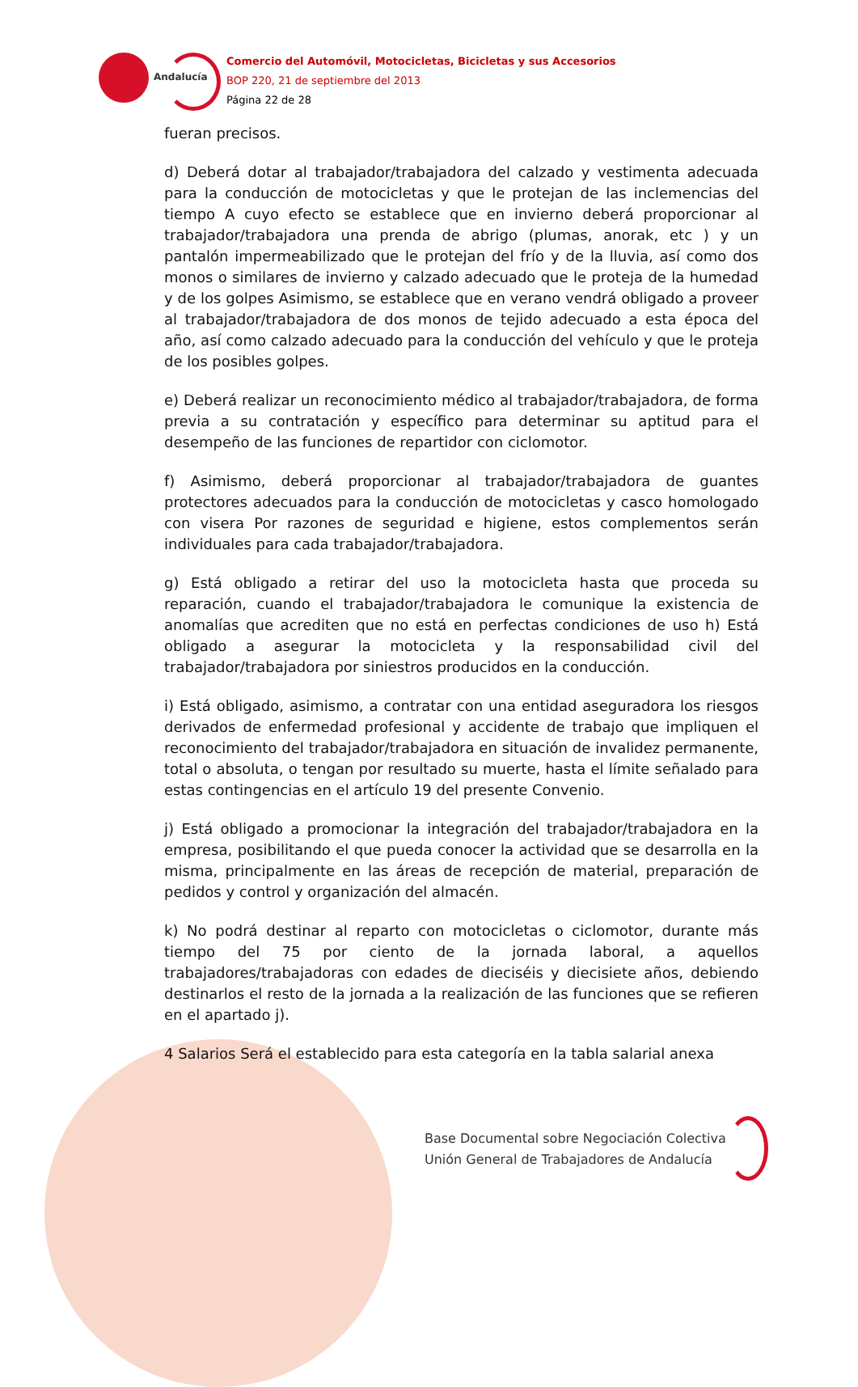Andalucía
Comercio del Automóvil, Motocicletas, Bicicletas y sus Accesorios
BOP 220, 21 de septiembre del 2013
Página 22 de 28
fueran precisos.
d) Deberá dotar al trabajador/trabajadora del calzado y vestimenta adecuada para la conducción de motocicletas y que le protejan de las inclemencias del tiempo A cuyo efecto se establece que en invierno deberá proporcionar al trabajador/trabajadora una prenda de abrigo (plumas, anorak, etc ) y un pantalón impermeabilizado que le protejan del frío y de la lluvia, así como dos monos o similares de invierno y calzado adecuado que le proteja de la humedad y de los golpes Asimismo, se establece que en verano vendrá obligado a proveer al trabajador/trabajadora de dos monos de tejido adecuado a esta época del año, así como calzado adecuado para la conducción del vehículo y que le proteja de los posibles golpes.
e) Deberá realizar un reconocimiento médico al trabajador/trabajadora, de forma previa a su contratación y específico para determinar su aptitud para el desempeño de las funciones de repartidor con ciclomotor.
f) Asimismo, deberá proporcionar al trabajador/trabajadora de guantes protectores adecuados para la conducción de motocicletas y casco homologado con visera Por razones de seguridad e higiene, estos complementos serán individuales para cada trabajador/trabajadora.
g) Está obligado a retirar del uso la motocicleta hasta que proceda su reparación, cuando el trabajador/trabajadora le comunique la existencia de anomalías que acrediten que no está en perfectas condiciones de uso h) Está obligado a asegurar la motocicleta y la responsabilidad civil del trabajador/trabajadora por siniestros producidos en la conducción.
i) Está obligado, asimismo, a contratar con una entidad aseguradora los riesgos derivados de enfermedad profesional y accidente de trabajo que impliquen el reconocimiento del trabajador/trabajadora en situación de invalidez permanente, total o absoluta, o tengan por resultado su muerte, hasta el límite señalado para estas contingencias en el artículo 19 del presente Convenio.
j) Está obligado a promocionar la integración del trabajador/trabajadora en la empresa, posibilitando el que pueda conocer la actividad que se desarrolla en la misma, principalmente en las áreas de recepción de material, preparación de pedidos y control y organización del almacén.
k) No podrá destinar al reparto con motocicletas o ciclomotor, durante más tiempo del 75 por ciento de la jornada laboral, a aquellos trabajadores/trabajadoras con edades de dieciséis y diecisiete años, debiendo destinarlos el resto de la jornada a la realización de las funciones que se refieren en el apartado j).
4 Salarios Será el establecido para esta categoría en la tabla salarial anexa
Base Documental sobre Negociación Colectiva
Unión General de Trabajadores de Andalucía